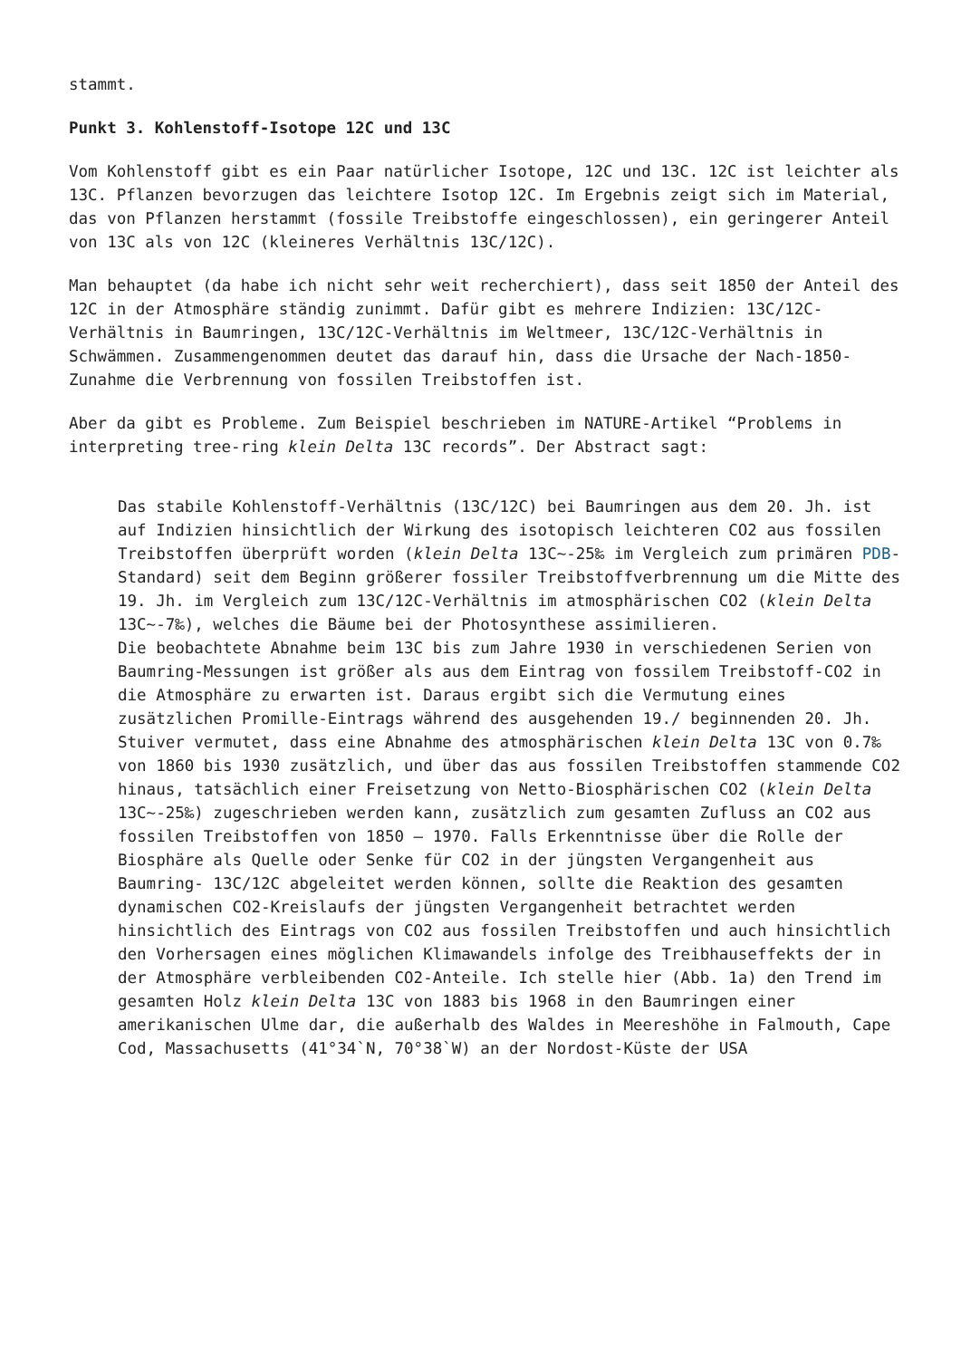stammt.
Punkt 3. Kohlenstoff-Isotope 12C und 13C
Vom Kohlenstoff gibt es ein Paar natürlicher Isotope, 12C und 13C. 12C ist leichter als 13C. Pflanzen bevorzugen das leichtere Isotop 12C. Im Ergebnis zeigt sich im Material, das von Pflanzen herstammt (fossile Treibstoffe eingeschlossen), ein geringerer Anteil von 13C als von 12C (kleineres Verhältnis 13C/12C).
Man behauptet (da habe ich nicht sehr weit recherchiert), dass seit 1850 der Anteil des 12C in der Atmosphäre ständig zunimmt. Dafür gibt es mehrere Indizien: 13C/12C-Verhältnis in Baumringen, 13C/12C-Verhältnis im Weltmeer, 13C/12C-Verhältnis in Schwämmen. Zusammengenommen deutet das darauf hin, dass die Ursache der Nach-1850-Zunahme die Verbrennung von fossilen Treibstoffen ist.
Aber da gibt es Probleme. Zum Beispiel beschrieben im NATURE-Artikel “Problems in interpreting tree-ring klein Delta 13C records”. Der Abstract sagt:
Das stabile Kohlenstoff-Verhältnis (13C/12C) bei Baumringen aus dem 20. Jh. ist auf Indizien hinsichtlich der Wirkung des isotopisch leichteren CO2 aus fossilen Treibstoffen überprüft worden (klein Delta 13C~-25‰ im Vergleich zum primären PDB-Standard) seit dem Beginn größerer fossiler Treibstoffverbrennung um die Mitte des 19. Jh. im Vergleich zum 13C/12C-Verhältnis im atmosphärischen CO2 (klein Delta 13C~-7‰), welches die Bäume bei der Photosynthese assimilieren.
Die beobachtete Abnahme beim 13C bis zum Jahre 1930 in verschiedenen Serien von Baumring-Messungen ist größer als aus dem Eintrag von fossilem Treibstoff-CO2 in die Atmosphäre zu erwarten ist. Daraus ergibt sich die Vermutung eines zusätzlichen Promille-Eintrags während des ausgehenden 19./ beginnenden 20. Jh. Stuiver vermutet, dass eine Abnahme des atmosphärischen klein Delta 13C von 0.7‰ von 1860 bis 1930 zusätzlich, und über das aus fossilen Treibstoffen stammende CO2 hinaus, tatsächlich einer Freisetzung von Netto-Biosphärischen CO2 (klein Delta 13C~-25‰) zugeschrieben werden kann, zusätzlich zum gesamten Zufluss an CO2 aus fossilen Treibstoffen von 1850 – 1970. Falls Erkenntnisse über die Rolle der Biosphäre als Quelle oder Senke für CO2 in der jüngsten Vergangenheit aus Baumring- 13C/12C abgeleitet werden können, sollte die Reaktion des gesamten dynamischen CO2-Kreislaufs der jüngsten Vergangenheit betrachtet werden hinsichtlich des Eintrags von CO2 aus fossilen Treibstoffen und auch hinsichtlich den Vorhersagen eines möglichen Klimawandels infolge des Treibhauseffekts der in der Atmosphäre verbleibenden CO2-Anteile. Ich stelle hier (Abb. 1a) den Trend im gesamten Holz klein Delta 13C von 1883 bis 1968 in den Baumringen einer amerikanischen Ulme dar, die außerhalb des Waldes in Meereshöhe in Falmouth, Cape Cod, Massachusetts (41°34`N, 70°38`W) an der Nordost-Küste der USA